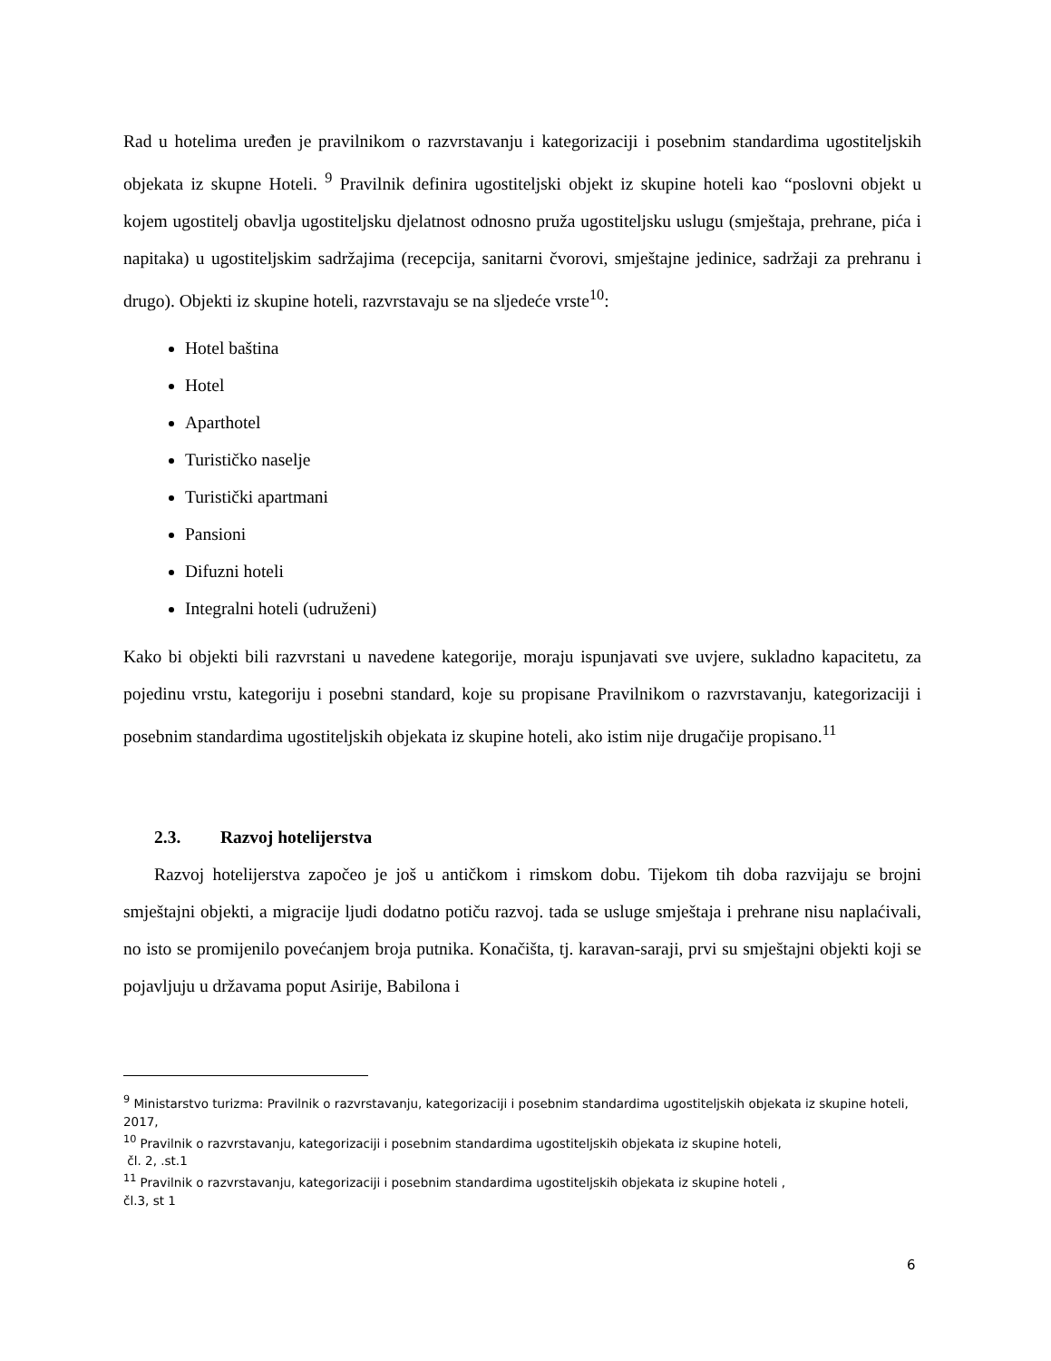Rad u hotelima uređen je pravilnikom o razvrstavanju i kategorizaciji i posebnim standardima ugostiteljskih objekata iz skupne Hoteli. <sup>9</sup> Pravilnik definira ugostiteljski objekt iz skupine hoteli kao “poslovni objekt u kojem ugostitelj obavlja ugostiteljsku djelatnost odnosno pruža ugostiteljsku uslugu (smještaja, prehrane, pića i napitaka) u ugostiteljskim sadržajima (recepcija, sanitarni čvorovi, smještajne jedinice, sadržaji za prehranu i drugo). Objekti iz skupine hoteli, razvrstavaju se na sljedeće vrste<sup>10</sup>:
Hotel baština
Hotel
Aparthotel
Turističko naselje
Turistički apartmani
Pansioni
Difuzni hoteli
Integralni hoteli (udruženi)
Kako bi objekti bili razvrstani u navedene kategorije, moraju ispunjavati sve uvjere, sukladno kapacitetu, za pojedinu vrstu, kategoriju i posebni standard, koje su propisane Pravilnikom o razvrstavanju, kategorizaciji i posebnim standardima ugostiteljskih objekata iz skupine hoteli, ako istim nije drugačije propisano.<sup>11</sup>
2.3. Razvoj hotelijerstva
Razvoj hotelijerstva započeo je još u antičkom i rimskom dobu. Tijekom tih doba razvijaju se brojni smještajni objekti, a migracije ljudi dodatno potiču razvoj. tada se usluge smještaja i prehrane nisu naplaćivali, no isto se promijenilo povećanjem broja putnika. Konačišta, tj. karavan-saraji, prvi su smještajni objekti koji se pojavljuju u državama poput Asirije, Babilona i
<sup>9</sup> Ministarstvo turizma: Pravilnik o razvrstavanju, kategorizaciji i posebnim standardima ugostiteljskih objekata iz skupine hoteli, 2017,
<sup>10</sup> Pravilnik o razvrstavanju, kategorizaciji i posebnim standardima ugostiteljskih objekata iz skupine hoteli,
čl. 2, .st.1
<sup>11</sup> Pravilnik o razvrstavanju, kategorizaciji i posebnim standardima ugostiteljskih objekata iz skupine hoteli ,
čl.3, st 1
6